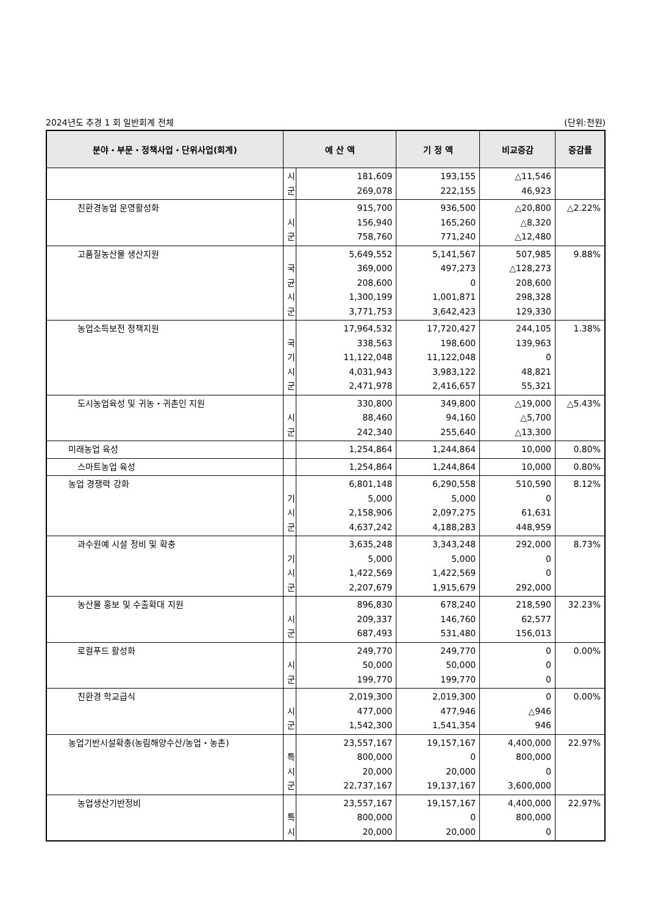2024년도 추경 1 회 일반회계 전체 (단위:천원)
| 분야・부문・정책사업・단위사업(회계) | 예 산 액 | | 기 정 액 | 비교증감 | 증감률 |
| --- | --- | --- | --- | --- | --- |
| | 시 군 | 181,609 269,078 | 193,155 222,155 | △11,546 46,923 | |
| 친환경농업 운영활성화 | 시 군 | 915,700 156,940 758,760 | 936,500 165,260 771,240 | △20,800 △8,320 △12,480 | △2.22% |
| 고품질농산물 생산지원 | 국 균 시 군 | 5,649,552 369,000 208,600 1,300,199 3,771,753 | 5,141,567 497,273 0 1,001,871 3,642,423 | 507,985 △128,273 208,600 298,328 129,330 | 9.88% |
| 농업소득보전 정책지원 | 국 기 시 군 | 17,964,532 338,563 11,122,048 4,031,943 2,471,978 | 17,720,427 198,600 11,122,048 3,983,122 2,416,657 | 244,105 139,963 0 48,821 55,321 | 1.38% |
| 도시농업육성 및 귀농・귀촌인 지원 | 시 군 | 330,800 88,460 242,340 | 349,800 94,160 255,640 | △19,000 △5,700 △13,300 | △5.43% |
| 미래농업 육성 | | 1,254,864 | 1,244,864 | 10,000 | 0.80% |
| 스마트농업 육성 | | 1,254,864 | 1,244,864 | 10,000 | 0.80% |
| 농업 경쟁력 강화 | 기 시 군 | 6,801,148 5,000 2,158,906 4,637,242 | 6,290,558 5,000 2,097,275 4,188,283 | 510,590 0 61,631 448,959 | 8.12% |
| 과수원예 시설 정비 및 확충 | 기 시 군 | 3,635,248 5,000 1,422,569 2,207,679 | 3,343,248 5,000 1,422,569 1,915,679 | 292,000 0 0 292,000 | 8.73% |
| 농산물 홍보 및 수출확대 지원 | 시 군 | 896,830 209,337 687,493 | 678,240 146,760 531,480 | 218,590 62,577 156,013 | 32.23% |
| 로컬푸드 활성화 | 시 군 | 249,770 50,000 199,770 | 249,770 50,000 199,770 | 0 0 0 | 0.00% |
| 친환경 학교급식 | 시 군 | 2,019,300 477,000 1,542,300 | 2,019,300 477,946 1,541,354 | 0 △946 946 | 0.00% |
| 농업기반시설확충(농림해양수산/농업・농촌) | 특 시 군 | 23,557,167 800,000 20,000 22,737,167 | 19,157,167 0 20,000 19,137,167 | 4,400,000 800,000 0 3,600,000 | 22.97% |
| 농업생산기반정비 | 특 시 | 23,557,167 800,000 20,000 | 19,157,167 0 20,000 | 4,400,000 800,000 0 | 22.97% |